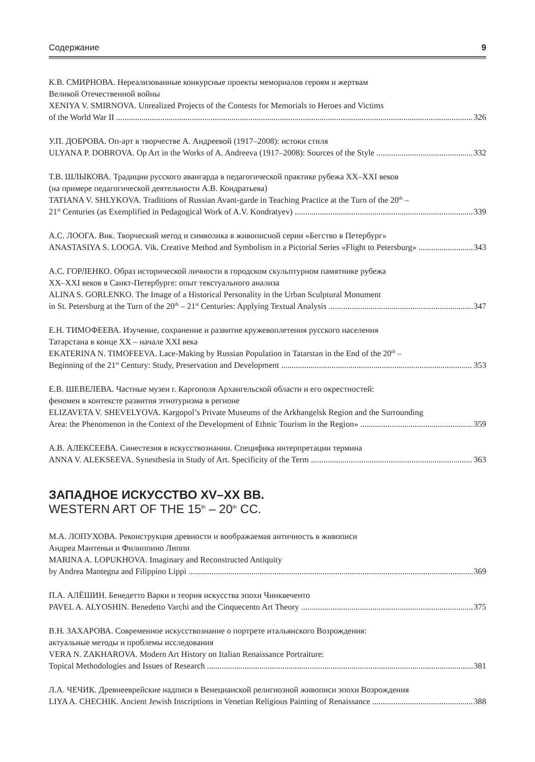Содержание 9
К.В. СМИРНОВА. Нереализованные конкурсные проекты мемориалов героям и жертвам
Великой Отечественной войны
XENIYA V. SMIRNOVA. Unrealized Projects of the Contests for Memorials to Heroes and Victims
of the World War II 326
У.П. ДОБРОВА. Оп-арт в творчестве А. Андреевой (1917–2008): истоки стиля
ULYANA P. DOBROVA. Op Art in the Works of A. Andreeva (1917–2008): Sources of the Style 332
Т.В. ШЛЫКОВА. Традиции русского авангарда в педагогической практике рубежа XX–XXI веков
(на примере педагогической деятельности А.В. Кондратьева)
TATIANA V. SHLYKOVA. Traditions of Russian Avant-garde in Teaching Practice at the Turn of the 20<sup>th</sup> –
21<sup>st</sup> Centuries (as Exemplified in Pedagogical Work of A.V. Kondratyev) 339
А.С. ЛООГА. Вик. Творческий метод и символика в живописной серии «Бегство в Петербург»
ANASTASIYA S. LOOGA. Vik. Creative Method and Symbolism in a Pictorial Series «Flight to Petersburg» 343
А.С. ГОРЛЕНКО. Образ исторической личности в городском скульптурном памятнике рубежа
XX–XXI веков в Санкт-Петербурге: опыт текстуального анализа
ALINA S. GORLENKO. The Image of a Historical Personality in the Urban Sculptural Monument
in St. Petersburg at the Turn of the 20<sup>th</sup> – 21<sup>st</sup> Centuries: Applying Textual Analysis 347
Е.Н. ТИМОФЕЕВА. Изучение, сохранение и развитие кружевоплетения русского населения
Татарстана в конце XX – начале XXI века
EKATERINA N. TIMOFEEVA. Lace-Making by Russian Population in Tatarstan in the End of the 20<sup>th</sup> –
Beginning of the 21<sup>st</sup> Century: Study, Preservation and Development 353
Е.В. ШЕВЕЛЕВА. Частные музеи г. Каргополя Архангельской области и его окрестностей:
феномен в контексте развития этнотуризма в регионе
ELIZAVETA V. SHEVELYOVA. Kargopol’s Private Museums of the Arkhangelsk Region and the Surrounding
Area: the Phenomenon in the Context of the Development of Ethnic Tourism in the Region» 359
А.В. АЛЕКСЕЕВА. Синестезия в искусствознании. Специфика интерпретации термина
ANNA V. ALEKSEEVA. Synesthesia in Study of Art. Specificity of the Term 363
ЗАПАДНОЕ ИСКУССТВО XV–XX ВВ.
WESTERN ART OF THE 15<sup>th</sup> – 20<sup>th</sup> CC.
М.А. ЛОПУХОВА. Реконструкция древности и воображаемая античность в живописи
Андреа Мантеньи и Филиппино Липпи
MARINA A. LOPUKHOVA. Imaginary and Reconstructed Antiquity
by Andrea Mantegna and Filippino Lippi 369
П.А. АЛЁШИН. Бенедетто Варки и теория искусства эпохи Чинквеченто
PAVEL A. ALYOSHIN. Benedetto Varchi and the Cinquecento Art Theory 375
В.Н. ЗАХАРОВА. Современное искусствознание о портрете итальянского Возрождения:
актуальные методы и проблемы исследования
VERA N. ZAKHAROVA. Modern Art History on Italian Renaissance Portraiture:
Topical Methodologies and Issues of Research 381
Л.А. ЧЕЧИК. Древнееврейские надписи в Венецианской религиозной живописи эпохи Возрождения
LIYA A. CHECHIK. Ancient Jewish Inscriptions in Venetian Religious Painting of Renaissance 388